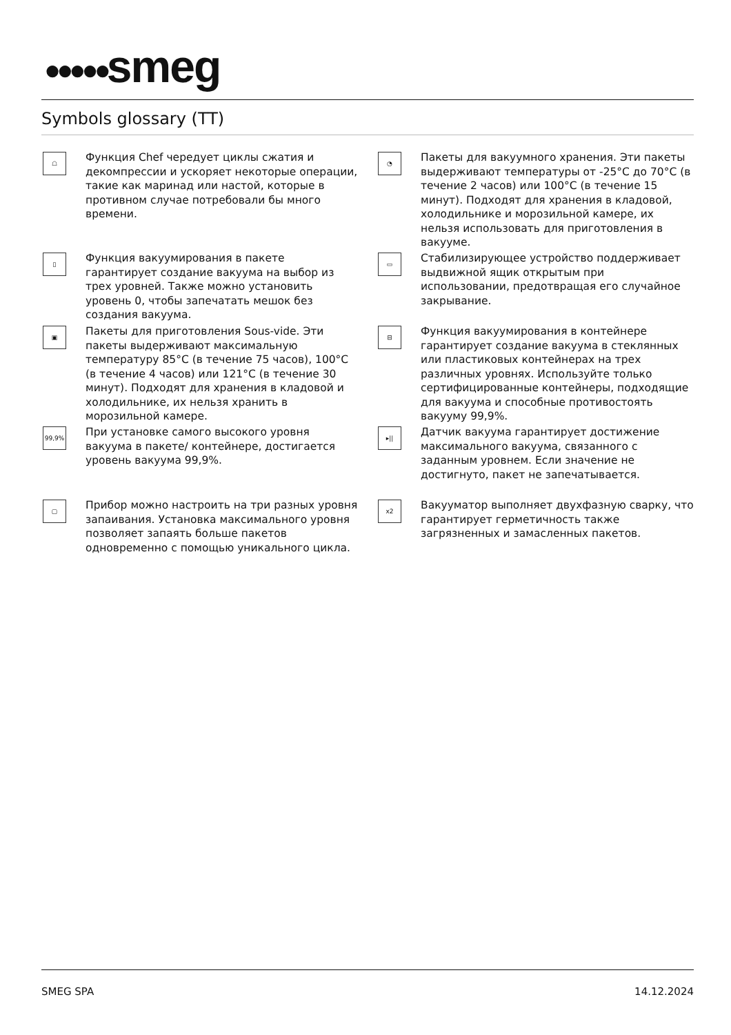●●●●●smeg
Symbols glossary (TT)
☖
Функция Chef чередует циклы сжатия и декомпрессии и ускоряет некоторые операции, такие как маринад или настой, которые в противном случае потребовали бы много времени.
◔
Пакеты для вакуумного хранения. Эти пакеты выдерживают температуры от -25°C до 70°C (в течение 2 часов) или 100°C (в течение 15 минут). Подходят для хранения в кладовой, холодильнике и морозильной камере, их нельзя использовать для приготовления в вакууме.
▯
Функция вакуумирования в пакете гарантирует создание вакуума на выбор из трех уровней. Также можно установить уровень 0, чтобы запечатать мешок без создания вакуума.
▭
Стабилизирующее устройство поддерживает выдвижной ящик открытым при использовании, предотвращая его случайное закрывание.
▣
Пакеты для приготовления Sous-vide. Эти пакеты выдерживают максимальную температуру 85°C (в течение 75 часов), 100°C (в течение 4 часов) или 121°C (в течение 30 минут). Подходят для хранения в кладовой и холодильнике, их нельзя хранить в морозильной камере.
⊟
Функция вакуумирования в контейнере гарантирует создание вакуума в стеклянных или пластиковых контейнерах на трех различных уровнях. Используйте только сертифицированные контейнеры, подходящие для вакуума и способные противостоять вакууму 99,9%.
99,9%
При установке самого высокого уровня вакуума в пакете/ контейнере, достигается уровень вакуума 99,9%.
▸||
Датчик вакуума гарантирует достижение максимального вакуума, связанного с заданным уровнем. Если значение не достигнуто, пакет не запечатывается.
▢
Прибор можно настроить на три разных уровня запаивания. Установка максимального уровня позволяет запаять больше пакетов одновременно с помощью уникального цикла.
x2
Вакууматор выполняет двухфазную сварку, что гарантирует герметичность также загрязненных и замасленных пакетов.
SMEG SPA 14.12.2024